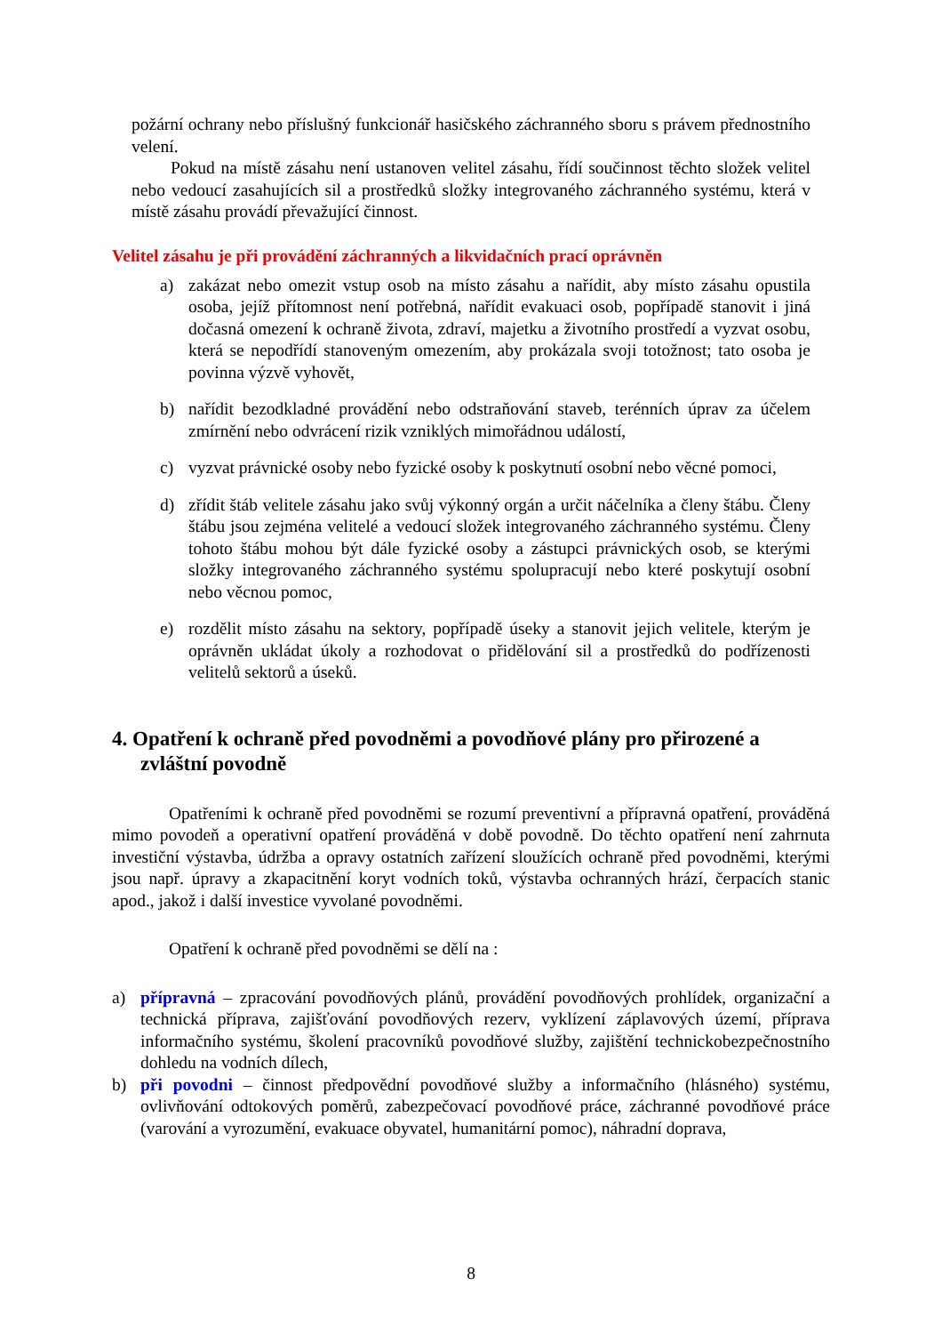požární ochrany nebo příslušný funkcionář hasičského záchranného sboru s právem přednostního velení.
Pokud na místě zásahu není ustanoven velitel zásahu, řídí součinnost těchto složek velitel nebo vedoucí zasahujících sil a prostředků složky integrovaného záchranného systému, která v místě zásahu provádí převažující činnost.
Velitel zásahu je při provádění záchranných a likvidačních prací oprávněn
a) zakázat nebo omezit vstup osob na místo zásahu a nařídit, aby místo zásahu opustila osoba, jejíž přítomnost není potřebná, nařídit evakuaci osob, popřípadě stanovit i jiná dočasná omezení k ochraně života, zdraví, majetku a životního prostředí a vyzvat osobu, která se nepodřídí stanoveným omezením, aby prokázala svoji totožnost; tato osoba je povinna výzvě vyhovět,
b) nařídit bezodkladné provádění nebo odstraňování staveb, terénních úprav za účelem zmírnění nebo odvrácení rizik vzniklých mimořádnou událostí,
c) vyzvat právnické osoby nebo fyzické osoby k poskytnutí osobní nebo věcné pomoci,
d) zřídit štáb velitele zásahu jako svůj výkonný orgán a určit náčelníka a členy štábu. Členy štábu jsou zejména velitelé a vedoucí složek integrovaného záchranného systému. Členy tohoto štábu mohou být dále fyzické osoby a zástupci právnických osob, se kterými složky integrovaného záchranného systému spolupracují nebo které poskytují osobní nebo věcnou pomoc,
e) rozdělit místo zásahu na sektory, popřípadě úseky a stanovit jejich velitele, kterým je oprávněn ukládat úkoly a rozhodovat o přidělování sil a prostředků do podřízenosti velitelů sektorů a úseků.
4. Opatření k ochraně před povodněmi a povodňové plány pro přirozené a zvláštní povodně
Opatřeními k ochraně před povodněmi se rozumí preventivní a přípravná opatření, prováděná mimo povodeň a operativní opatření prováděná v době povodně. Do těchto opatření není zahrnuta investiční výstavba, údržba a opravy ostatních zařízení sloužících ochraně před povodněmi, kterými jsou např. úpravy a zkapacitnění koryt vodních toků, výstavba ochranných hrází, čerpacích stanic apod., jakož i další investice vyvolané povodněmi.
Opatření k ochraně před povodněmi se dělí na :
a) přípravná – zpracování povodňových plánů, provádění povodňových prohlídek, organizační a technická příprava, zajišťování povodňových rezerv, vyklízení záplavových území, příprava informačního systému, školení pracovníků povodňové služby, zajištění technickobezpečnostního dohledu na vodních dílech,
b) při povodni – činnost předpovědní povodňové služby a informačního (hlásného) systému, ovlivňování odtokových poměrů, zabezpečovací povodňové práce, záchranné povodňové práce (varování a vyrozumění, evakuace obyvatel, humanitární pomoc), náhradní doprava,
8